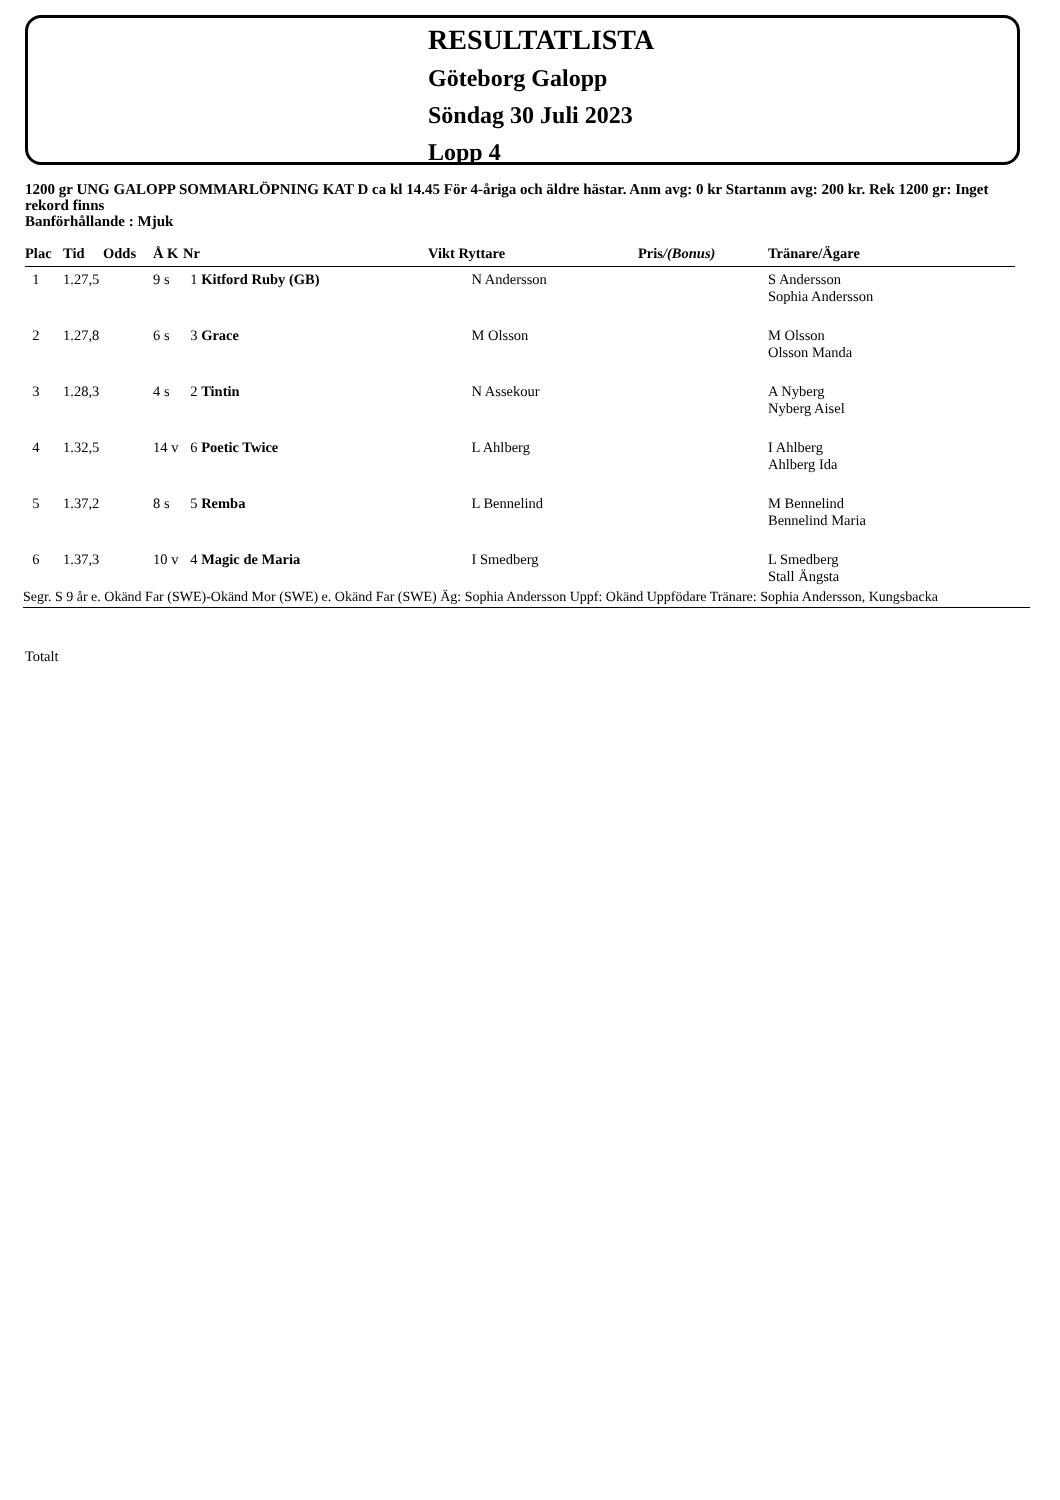RESULTATLISTA
Göteborg Galopp
Söndag 30 Juli 2023
Lopp 4
1200 gr UNG GALOPP SOMMARLÖPNING KAT D ca kl 14.45 För 4-åriga och äldre hästar. Anm avg: 0 kr Startanm avg: 200 kr. Rek 1200 gr: Inget rekord finns
Banförhållande : Mjuk
| Plac | Tid | Odds | Å K | Nr | Vikt Ryttare | Pris /(Bonus) | Tränare/Ägare |
| --- | --- | --- | --- | --- | --- | --- | --- |
| 1 | 1.27,5 | | 9 s | 1 Kitford Ruby (GB) | N Andersson | | S Andersson Sophia Andersson |
| 2 | 1.27,8 | | 6 s | 3 Grace | M Olsson | | M Olsson Olsson Manda |
| 3 | 1.28,3 | | 4 s | 2 Tintin | N Assekour | | A Nyberg Nyberg Aisel |
| 4 | 1.32,5 | | 14 v | 6 Poetic Twice | L Ahlberg | | I Ahlberg Ahlberg Ida |
| 5 | 1.37,2 | | 8 s | 5 Remba | L Bennelind | | M Bennelind Bennelind Maria |
| 6 | 1.37,3 | | 10 v | 4 Magic de Maria | I Smedberg | | L Smedberg Stall Ängsta |
Segr. S 9 år e. Okänd Far (SWE)-Okänd Mor (SWE) e. Okänd Far (SWE) Äg: Sophia Andersson Uppf: Okänd Uppfödare Tränare: Sophia Andersson, Kungsbacka
Totalt